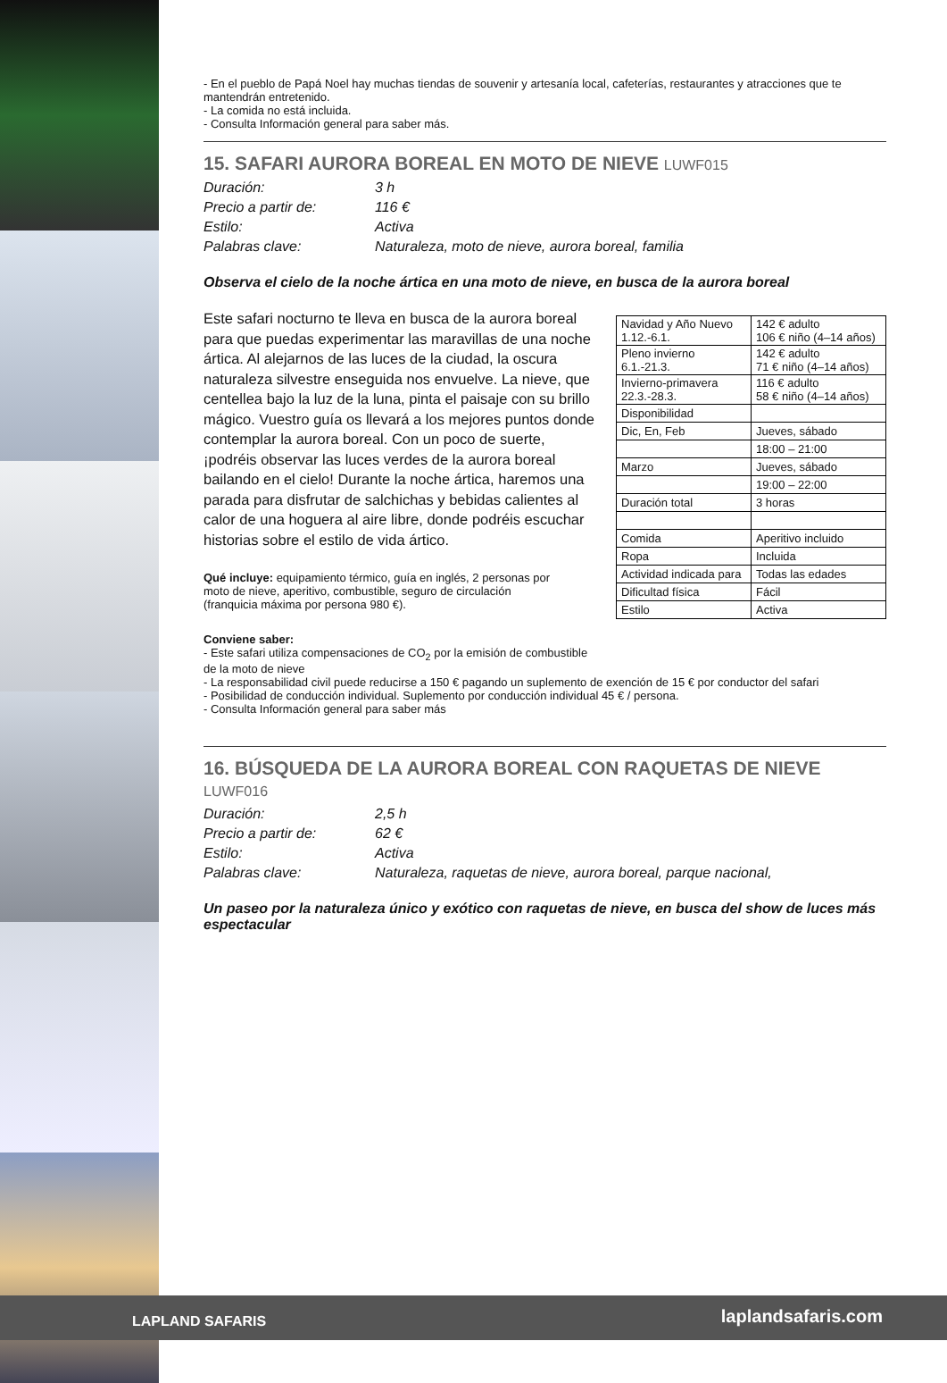- En el pueblo de Papá Noel hay muchas tiendas de souvenir y artesanía local, cafeterías, restaurantes y atracciones que te mantendrán entretenido.
- La comida no está incluida.
- Consulta Información general para saber más.
15. SAFARI AURORA BOREAL EN MOTO DE NIEVE LUWF015
Duración: 3 h Precio a partir de: 116 € Estilo: Activa Palabras clave: Naturaleza, moto de nieve, aurora boreal, familia
Observa el cielo de la noche ártica en una moto de nieve, en busca de la aurora boreal
| Navidad y Año Nuevo 1.12.-6.1. | 142 € adulto 106 € niño (4–14 años) |
| Pleno invierno 6.1.-21.3. | 142 € adulto 71 € niño (4–14 años) |
| Invierno-primavera 22.3.-28.3. | 116 € adulto 58 € niño (4–14 años) |
| Disponibilidad | |
| Dic, En, Feb | Jueves, sábado |
| | 18:00 – 21:00 |
| Marzo | Jueves, sábado |
| | 19:00 – 22:00 |
| Duración total | 3 horas |
| Comida | Aperitivo incluido |
| Ropa | Incluida |
| Actividad indicada para | Todas las edades |
| Dificultad física | Fácil |
| Estilo | Activa |
Este safari nocturno te lleva en busca de la aurora boreal para que puedas experimentar las maravillas de una noche ártica. Al alejarnos de las luces de la ciudad, la oscura naturaleza silvestre enseguida nos envuelve. La nieve, que centellea bajo la luz de la luna, pinta el paisaje con su brillo mágico. Vuestro guía os llevará a los mejores puntos donde contemplar la aurora boreal. Con un poco de suerte, ¡podréis observar las luces verdes de la aurora boreal bailando en el cielo! Durante la noche ártica, haremos una parada para disfrutar de salchichas y bebidas calientes al calor de una hoguera al aire libre, donde podréis escuchar historias sobre el estilo de vida ártico.
Qué incluye: equipamiento térmico, guía en inglés, 2 personas por moto de nieve, aperitivo, combustible, seguro de circulación (franquicia máxima por persona 980 €).
Conviene saber:
- Este safari utiliza compensaciones de CO<sub>2</sub> por la emisión de combustible de la moto de nieve
- La responsabilidad civil puede reducirse a 150 € pagando un suplemento de exención de 15 € por conductor del safari
- Posibilidad de conducción individual. Suplemento por conducción individual 45 € / persona.
- Consulta Información general para saber más
16. BÚSQUEDA DE LA AURORA BOREAL CON RAQUETAS DE NIEVE
LUWF016
Duración: 2,5 h Precio a partir de: 62 € Estilo: Activa Palabras clave: Naturaleza, raquetas de nieve, aurora boreal, parque nacional,
Un paseo por la naturaleza único y exótico con raquetas de nieve, en busca del show de luces más espectacular
LAPLAND SAFARIS laplandsafaris.com